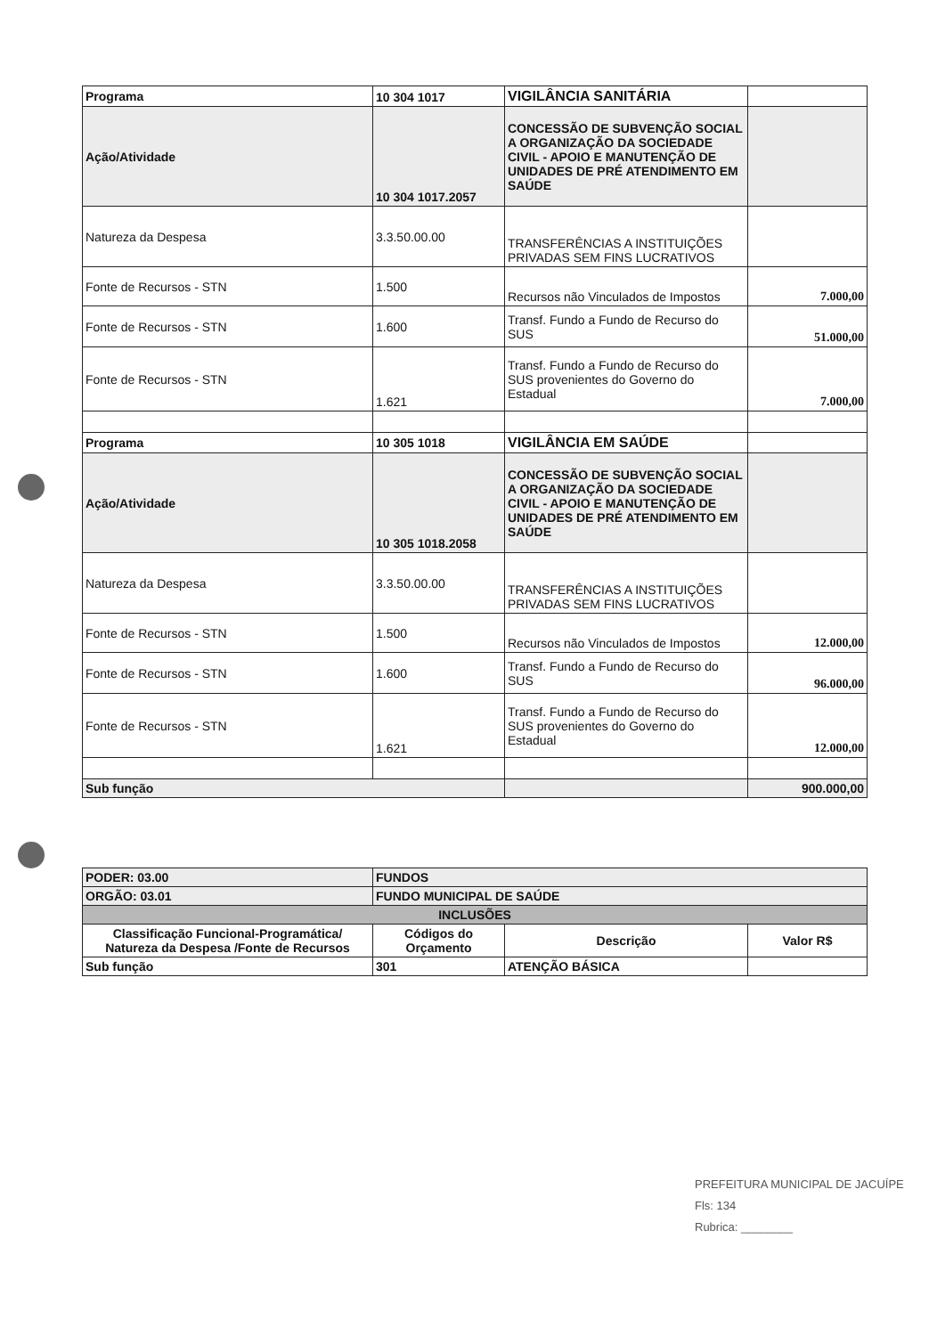| Programa | 10 304 1017 | VIGILÂNCIA SANITÁRIA | |
| Ação/Atividade | 10 304 1017.2057 | CONCESSÃO DE SUBVENÇÃO SOCIAL A ORGANIZAÇÃO DA SOCIEDADE CIVIL - APOIO E MANUTENÇÃO DE UNIDADES DE PRÉ ATENDIMENTO EM SAÚDE | |
| Natureza da Despesa | 3.3.50.00.00 | TRANSFERÊNCIAS A INSTITUIÇÕES PRIVADAS SEM FINS LUCRATIVOS | |
| Fonte de Recursos - STN | 1.500 | Recursos não Vinculados de Impostos | 7.000,00 |
| Fonte de Recursos - STN | 1.600 | Transf. Fundo a Fundo de Recurso do SUS | 51.000,00 |
| Fonte de Recursos - STN | 1.621 | Transf. Fundo a Fundo de Recurso do SUS provenientes do Governo do Estadual | 7.000,00 |
| Programa | 10 305 1018 | VIGILÂNCIA EM SAÚDE | |
| Ação/Atividade | 10 305 1018.2058 | CONCESSÃO DE SUBVENÇÃO SOCIAL A ORGANIZAÇÃO DA SOCIEDADE CIVIL - APOIO E MANUTENÇÃO DE UNIDADES DE PRÉ ATENDIMENTO EM SAÚDE | |
| Natureza da Despesa | 3.3.50.00.00 | TRANSFERÊNCIAS A INSTITUIÇÕES PRIVADAS SEM FINS LUCRATIVOS | |
| Fonte de Recursos - STN | 1.500 | Recursos não Vinculados de Impostos | 12.000,00 |
| Fonte de Recursos - STN | 1.600 | Transf. Fundo a Fundo de Recurso do SUS | 96.000,00 |
| Fonte de Recursos - STN | 1.621 | Transf. Fundo a Fundo de Recurso do SUS provenientes do Governo do Estadual | 12.000,00 |
| Sub função | | | 900.000,00 |
| PODER: 03.00 | FUNDOS | | |
| ORGÃO: 03.01 | FUNDO MUNICIPAL DE SAÚDE | | |
| INCLUSÕES | | | |
| Classificação Funcional-Programática/ Natureza da Despesa /Fonte de Recursos | Códigos do Orçamento | Descrição | Valor R$ |
| Sub função | 301 | ATENÇÃO BÁSICA | |
PREFEITURA MUNICIPAL DE JACUÍPE
Fls: 134
Rubrica: ________